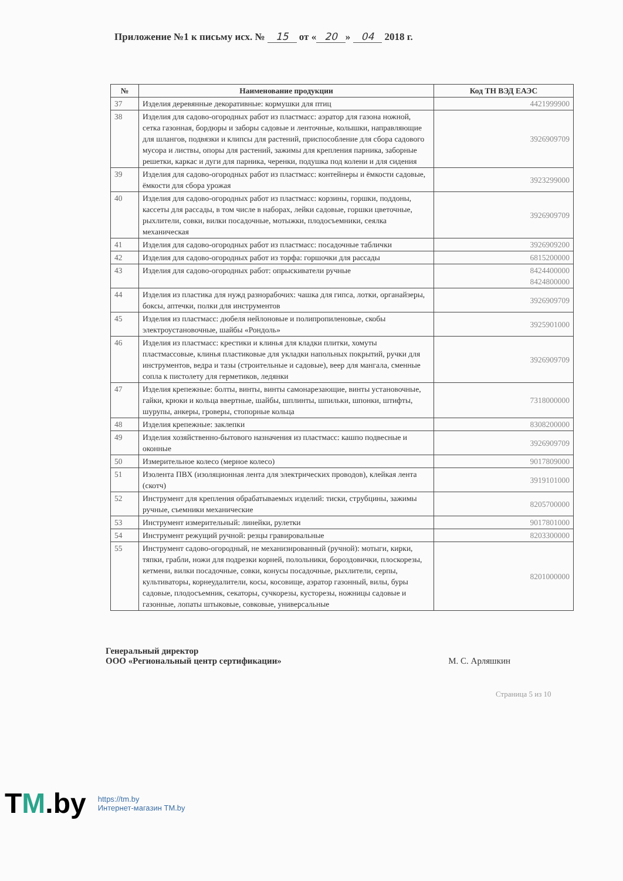Приложение №1 к письму исх. № 15 от « 20 » 04 2018 г.
| № | Наименование продукции | Код ТН ВЭД ЕАЭС |
| --- | --- | --- |
| 37 | Изделия деревянные декоративные: кормушки для птиц | 4421999900 |
| 38 | Изделия для садово-огородных работ из пластмасс: аэратор для газона ножной, сетка газонная, бордюры и заборы садовые и ленточные, колышки, направляющие для шлангов, подвязки и клипсы для растений, приспособление для сбора садового мусора и листвы, опоры для растений, зажимы для крепления парника, заборные решетки, каркас и дуги для парника, черенки, подушка под колени и для сидения | 3926909709 |
| 39 | Изделия для садово-огородных работ из пластмасс: контейнеры и ёмкости садовые, ёмкости для сбора урожая | 3923299000 |
| 40 | Изделия для садово-огородных работ из пластмасс: корзины, горшки, поддоны, кассеты для рассады, в том числе в наборах, лейки садовые, горшки цветочные, рыхлители, совки, вилки посадочные, мотыжки, плодосъемники, сеялка механическая | 3926909709 |
| 41 | Изделия для садово-огородных работ из пластмасс: посадочные таблички | 3926909200 |
| 42 | Изделия для садово-огородных работ из торфа: горшочки для рассады | 6815200000 |
| 43 | Изделия для садово-огородных работ: опрыскиватели ручные | 8424400000 8424800000 |
| 44 | Изделия из пластика для нужд разнорабочих: чашка для гипса, лотки, органайзеры, боксы, аптечки, полки для инструментов | 3926909709 |
| 45 | Изделия из пластмасс: дюбеля нейлоновые и полипропиленовые, скобы электроустановочные, шайбы «Рондоль» | 3925901000 |
| 46 | Изделия из пластмасс: крестики и клинья для кладки плитки, хомуты пластмассовые, клинья пластиковые для укладки напольных покрытий, ручки для инструментов, ведра и тазы (строительные и садовые), веер для мангала, сменные сопла к пистолету для герметиков, ледянки | 3926909709 |
| 47 | Изделия крепежные: болты, винты, винты самонарезающие, винты установочные, гайки, крюки и кольца ввертные, шайбы, шплинты, шпильки, шпонки, штифты, шурупы, анкеры, гроверы, стопорные кольца | 7318000000 |
| 48 | Изделия крепежные: заклепки | 8308200000 |
| 49 | Изделия хозяйственно-бытового назначения из пластмасс: кашпо подвесные и оконные | 3926909709 |
| 50 | Измерительное колесо (мерное колесо) | 9017809000 |
| 51 | Изолента ПВХ (изоляционная лента для электрических проводов), клейкая лента (скотч) | 3919101000 |
| 52 | Инструмент для крепления обрабатываемых изделий: тиски, струбцины, зажимы ручные, съемники механические | 8205700000 |
| 53 | Инструмент измерительный: линейки, рулетки | 9017801000 |
| 54 | Инструмент режущий ручной: резцы гравировальные | 8203300000 |
| 55 | Инструмент садово-огородный, не механизированный (ручной): мотыги, кирки, тяпки, грабли, ножи для подрезки корней, полольники, бороздовички, плоскорезы, кетмени, вилки посадочные, совки, конусы посадочные, рыхлители, серпы, культиваторы, корнеудалители, косы, косовище, аэратор газонный, вилы, буры садовые, плодосъемник, секаторы, сучкорезы, кусторезы, ножницы садовые и газонные, лопаты штыковые, совковые, универсальные | 8201000000 |
Генеральный директор
ООО «Региональный центр сертификации»
М. С. Арляшкин
Страница 5 из 10
TM.by
https://tm.by
Интернет-магазин TM.by